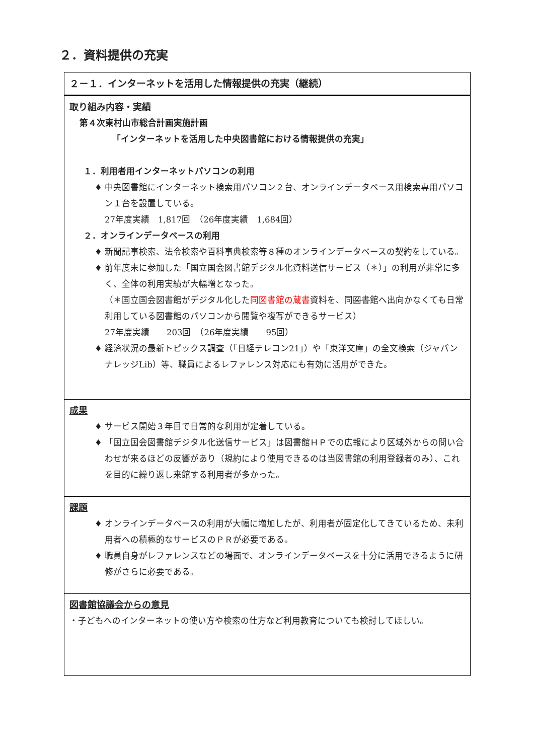２．資料提供の充実
| ２－１．インターネットを活用した情報提供の充実（継続） |
| 取り組み内容・実績 第４次東村山市総合計画実施計画 「インターネットを活用した中央図書館における情報提供の充実」 １．利用者用インターネットパソコンの利用 中央図書館にインターネット検索用パソコン２台、オンラインデータベース用検索専用パソコン１台を設置している。 27年度実績 1,817回 （26年度実績 1,684回） ２．オンラインデータベースの利用 新聞記事検索、法令検索や百科事典検索等８種のオンラインデータベースの契約をしている。 前年度末に参加した「国立国会図書館デジタル化資料送信サービス（＊）」の利用が非常に多く、全体の利用実績が大幅増となった。 （＊国立国会図書館がデジタル化した 同図書館の蔵書 資料を、同 図書 館へ出向かなくても日常利用している図書館のパソコンから閲覧や複写ができるサービス） 27年度実績 203回 （26年度実績 95回） 経済状況の最新トピックス調査（「日経テレコン21」）や「東洋文庫」の全文検索（ジャパンナレッジLib）等、職員によるレファレンス対応にも有効に活用ができた。 |
| 成果 サービス開始３年目で日常的な利用が定着している。 「国立国会図書館デジタル化送信サービス」は図書館ＨＰでの広報により区域外からの問い合わせが来るほどの反響があり（規約により使用できるのは当図書館の利用登録者のみ）、これを目的に繰り返し来館する利用者が多かった。 |
| 課題 オンラインデータベースの利用が大幅に増加したが、利用者が固定化してきているため、未利用者への積極的なサービスのＰＲが必要である。 職員自身がレファレンスなどの場面で、オンラインデータベースを十分に活用できるように研修がさらに必要である。 |
| 図書館協議会からの意見 ・子どもへのインターネットの使い方や検索の仕方など利用教育についても検討してほしい。 |